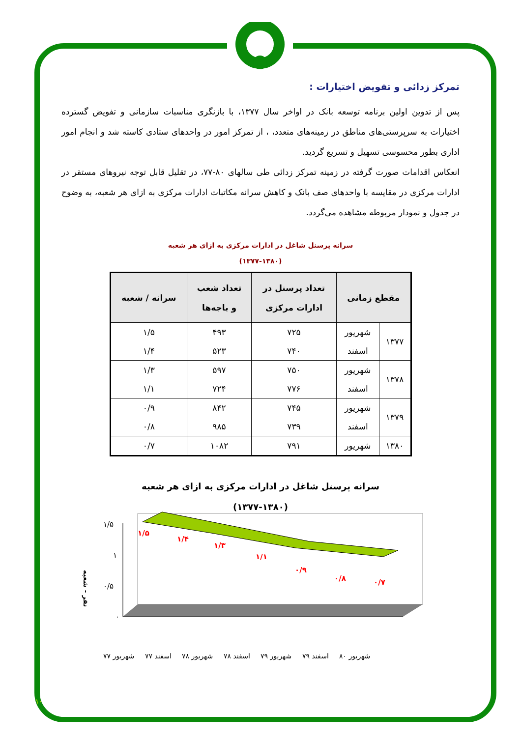تمرکز زدائی و تفویض اختیارات :
پس از تدوین اولین برنامه توسعه بانک در اواخر سال ۱۳۷۷، با بازنگری مناسبات سازمانی و تفویض گسترده اختیارات به سرپرستی‌های مناطق در زمینه‌های متعدد، ، از تمرکز امور در واحدهای ستادی کاسته شد و انجام امور اداری بطور محسوسی تسهیل و تسریع گردید.
انعکاس اقدامات صورت گرفته در زمینه تمرکز زدائی طی سالهای ۸۰-۷۷، در تقلیل قابل توجه نیروهای مستقر در ادارات مرکزی در مقایسه با واحدهای صف بانک و کاهش سرانه مکاتبات ادارات مرکزی به ازای هر شعبه، به وضوح در جدول و نمودار مربوطه مشاهده می‌گردد.
سرانه پرسنل شاغل در ادارات مرکزی به ازای هر شعبه
(۱۳۷۷-۱۳۸۰)
| مقطع زمانی | | تعداد پرسنل در ادارات مرکزی | تعداد شعب و باجه‌ها | سرانه / شعبه |
| --- | --- | --- | --- | --- |
| ۱۳۷۷ | شهریور | ۷۲۵ | ۴۹۳ | ۱/۵ |
| | اسفند | ۷۴۰ | ۵۲۳ | ۱/۴ |
| ۱۳۷۸ | شهریور | ۷۵۰ | ۵۹۷ | ۱/۳ |
| | اسفند | ۷۷۶ | ۷۲۴ | ۱/۱ |
| ۱۳۷۹ | شهریور | ۷۴۵ | ۸۴۲ | ۰/۹ |
| | اسفند | ۷۳۹ | ۹۸۵ | ۰/۸ |
| ۱۳۸۰ | شهریور | ۷۹۱ | ۱۰۸۲ | ۰/۷ |
سرانه پرسنل شاغل در ادارات مرکزی به ازای هر شعبه
(۱۳۷۷-۱۳۸۰)
۱/۵
۱
۰/۵
۰
۱/۵
۱/۴
۱/۳
۱/۱
۰/۹
۰/۸
۰/۷
نفر - شعبه
شهریور ۷۷
اسفند ۷۷
شهریور ۷۸
اسفند ۷۸
شهریور ۷۹
اسفند ۷۹
شهریور ۸۰
۱۰